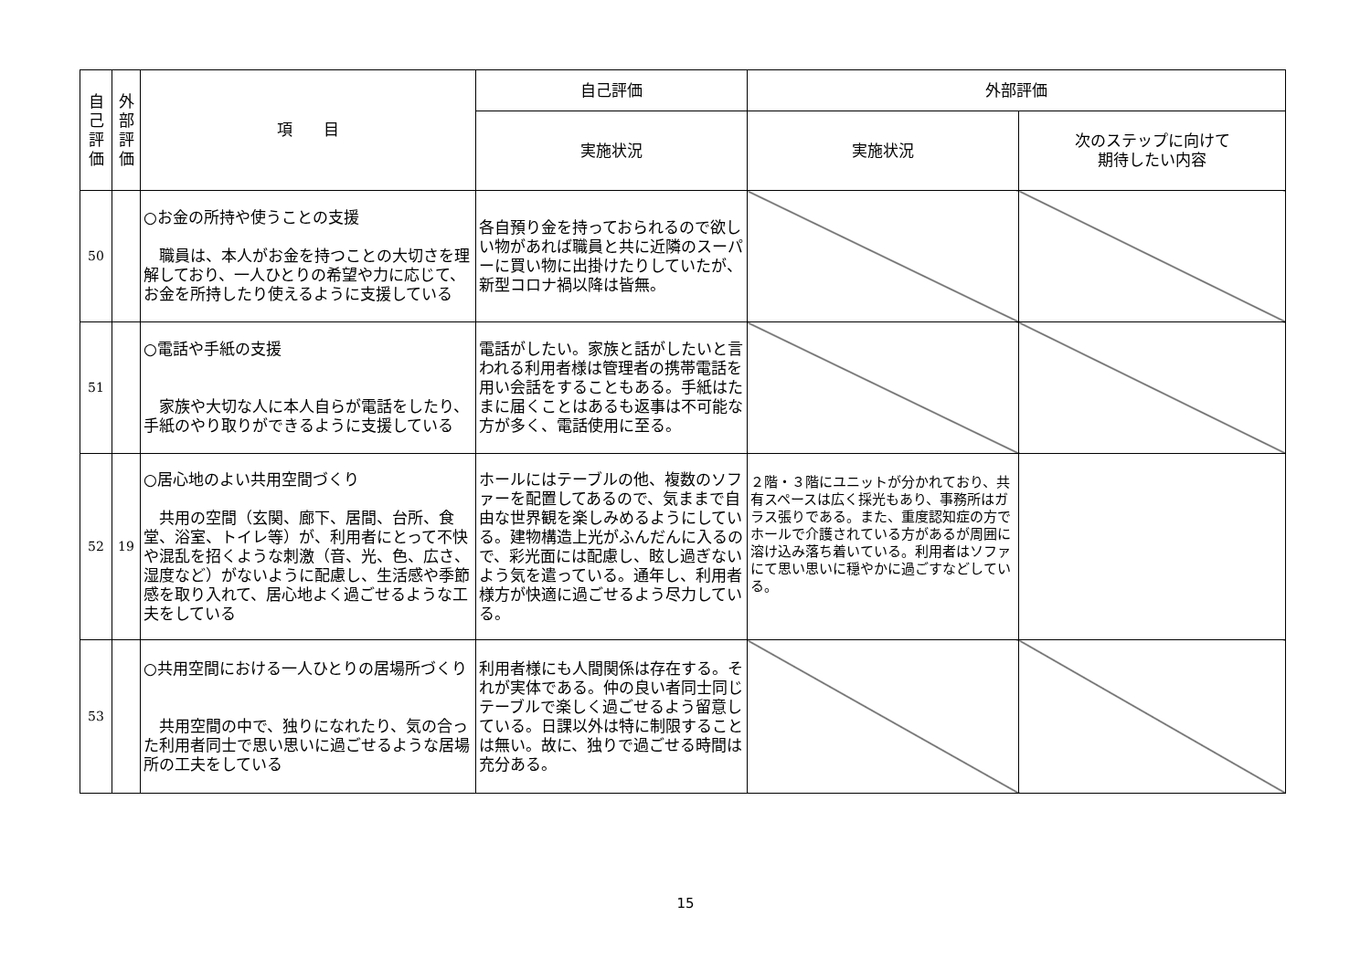| 自 己 評 価 | 外 部 評 価 | 項 目 | 自己評価 | 外部評価 | |
| --- | --- | --- | --- | --- | --- |
| | | | 実施状況 | 実施状況 | 次のステップに向けて 期待したい内容 |
| 50 | | ○お金の所持や使うことの支援 職員は、本人がお金を持つことの大切さを理解しており、一人ひとりの希望や力に応じて、お金を所持したり使えるように支援している | 各自預り金を持っておられるので欲しい物があれば職員と共に近隣のスーパーに買い物に出掛けたりしていたが、新型コロナ禍以降は皆無。 | | |
| 51 | | ○電話や手紙の支援 家族や大切な人に本人自らが電話をしたり、手紙のやり取りができるように支援している | 電話がしたい。家族と話がしたいと言われる利用者様は管理者の携帯電話を用い会話をすることもある。手紙はたまに届くことはあるも返事は不可能な方が多く、電話使用に至る。 | | |
| 52 | 19 | ○居心地のよい共用空間づくり 共用の空間（玄関、廊下、居間、台所、食堂、浴室、トイレ等）が、利用者にとって不快や混乱を招くような刺激（音、光、色、広さ、湿度など）がないように配慮し、生活感や季節感を取り入れて、居心地よく過ごせるような工夫をしている | ホールにはテーブルの他、複数のソファーを配置してあるので、気ままで自由な世界観を楽しみめるようにしている。建物構造上光がふんだんに入るので、彩光面には配慮し、眩し過ぎないよう気を遣っている。通年し、利用者様方が快適に過ごせるよう尽力している。 | ２階・３階にユニットが分かれており、共有スペースは広く採光もあり、事務所はガラス張りである。また、重度認知症の方でホールで介護されている方があるが周囲に溶け込み落ち着いている。利用者はソファにて思い思いに穏やかに過ごすなどしている。 | |
| 53 | | ○共用空間における一人ひとりの居場所づくり 共用空間の中で、独りになれたり、気の合った利用者同士で思い思いに過ごせるような居場所の工夫をしている | 利用者様にも人間関係は存在する。それが実体である。仲の良い者同士同じテーブルで楽しく過ごせるよう留意している。日課以外は特に制限することは無い。故に、独りで過ごせる時間は充分ある。 | | |
15